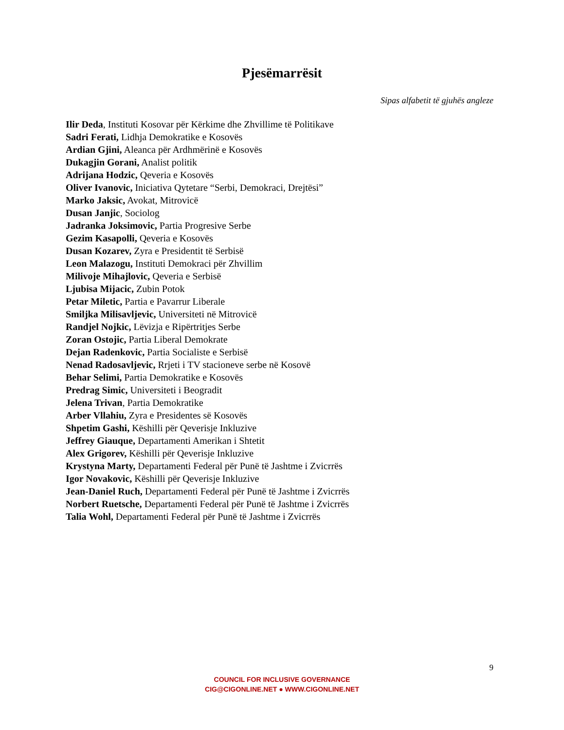Pjesëmarrësit
Sipas alfabetit të gjuhës angleze
Ilir Deda, Instituti Kosovar për Kërkime dhe Zhvillime të Politikave
Sadri Ferati, Lidhja Demokratike e Kosovës
Ardian Gjini, Aleanca për Ardhmërinë e Kosovës
Dukagjin Gorani, Analist politik
Adrijana Hodzic, Qeveria e Kosovës
Oliver Ivanovic, Iniciativa Qytetare “Serbi, Demokraci, Drejtësi”
Marko Jaksic, Avokat, Mitrovicë
Dusan Janjic, Sociolog
Jadranka Joksimovic, Partia Progresive Serbe
Gezim Kasapolli, Qeveria e Kosovës
Dusan Kozarev, Zyra e Presidentit të Serbisë
Leon Malazogu, Instituti Demokraci për Zhvillim
Milivoje Mihajlovic, Qeveria e Serbisë
Ljubisa Mijacic, Zubin Potok
Petar Miletic, Partia e Pavarrur Liberale
Smiljka Milisavljevic, Universiteti në Mitrovicë
Randjel Nojkic, Lëvizja e Ripërtritjes Serbe
Zoran Ostojic, Partia Liberal Demokrate
Dejan Radenkovic, Partia Socialiste e Serbisë
Nenad Radosavljevic, Rrjeti i TV stacioneve serbe në Kosovë
Behar Selimi, Partia Demokratike e Kosovës
Predrag Simic, Universiteti i Beogradit
Jelena Trivan, Partia Demokratike
Arber Vllahiu, Zyra e Presidentes së Kosovës
Shpetim Gashi, Këshilli për Qeverisje Inkluzive
Jeffrey Giauque, Departamenti Amerikan i Shtetit
Alex Grigorev, Këshilli për Qeverisje Inkluzive
Krystyna Marty, Departamenti Federal për Punë të Jashtme i Zvicrrës
Igor Novakovic, Këshilli për Qeverisje Inkluzive
Jean-Daniel Ruch, Departamenti Federal për Punë të Jashtme i Zvicrrës
Norbert Ruetsche, Departamenti Federal për Punë të Jashtme i Zvicrrës
Talia Wohl, Departamenti Federal për Punë të Jashtme i Zvicrrës
9
COUNCIL FOR INCLUSIVE GOVERNANCE
CIG@CIGONLINE.NET ● WWW.CIGONLINE.NET